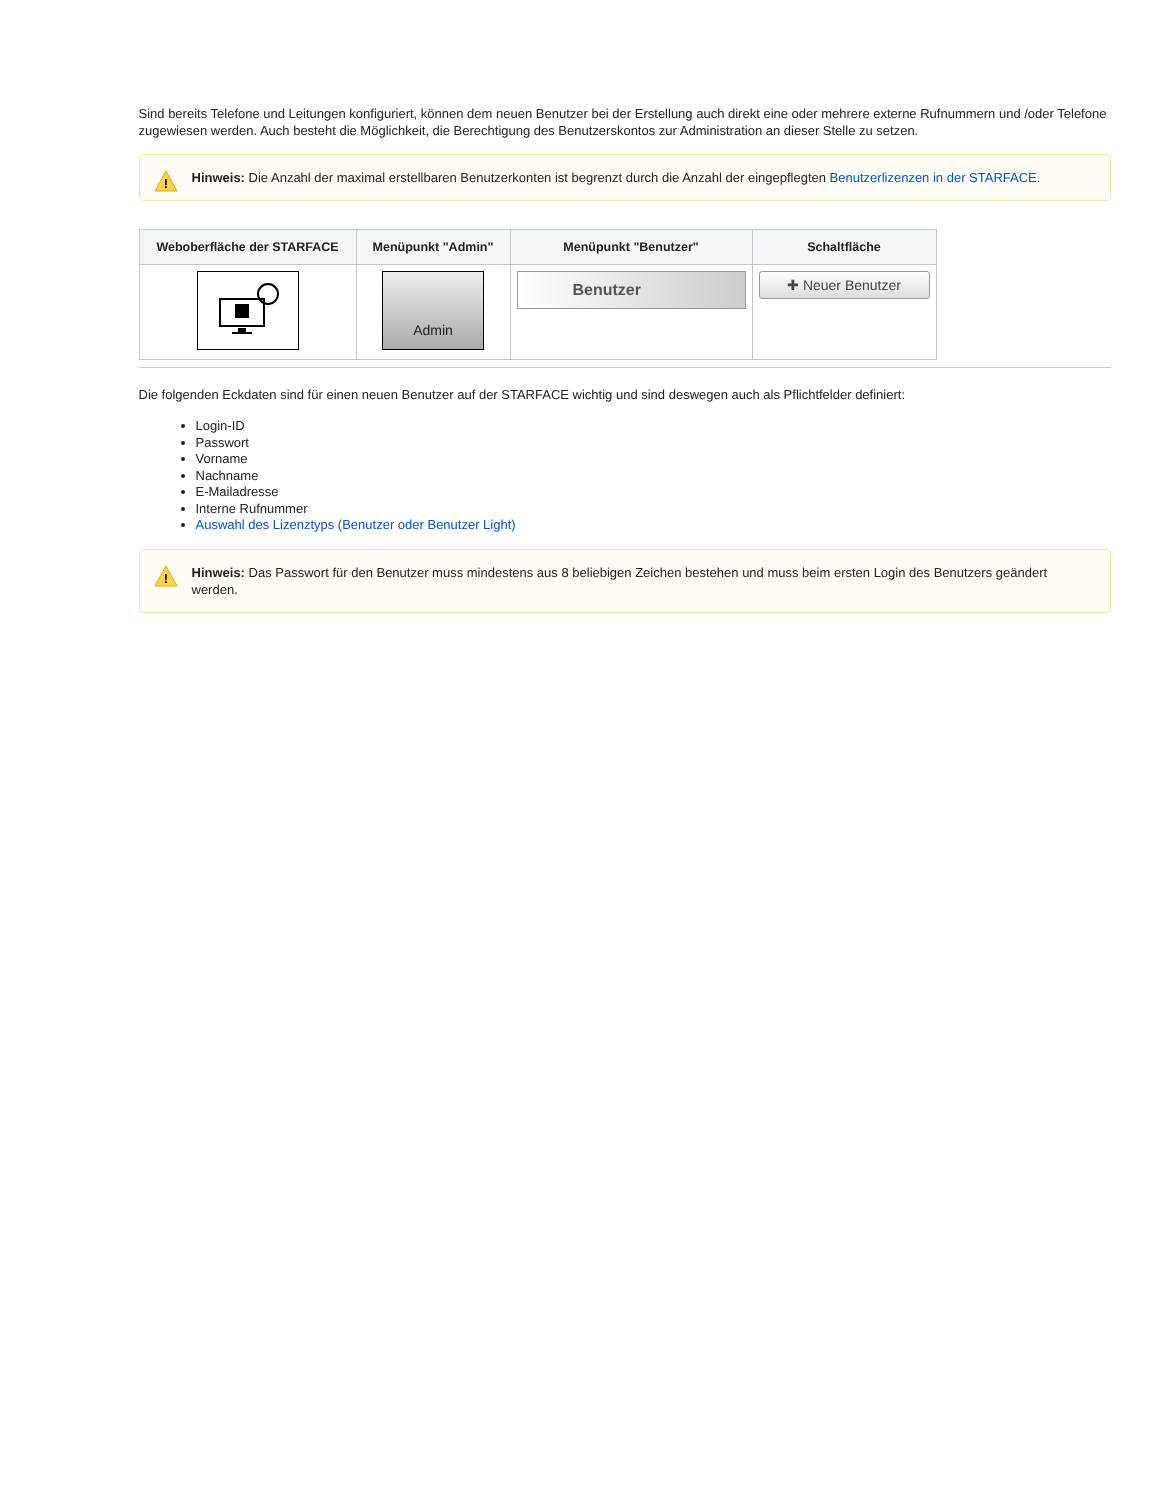Sind bereits Telefone und Leitungen konfiguriert, können dem neuen Benutzer bei der Erstellung auch direkt eine oder mehrere externe Rufnummern und /oder Telefone zugewiesen werden. Auch besteht die Möglichkeit, die Berechtigung des Benutzerskontos zur Administration an dieser Stelle zu setzen.
!
Hinweis: Die Anzahl der maximal erstellbaren Benutzerkonten ist begrenzt durch die Anzahl der eingepflegten Benutzerlizenzen in der STARFACE.
| Weboberfläche der STARFACE | Menüpunkt "Admin" | Menüpunkt "Benutzer" | Schaltfläche |
| --- | --- | --- | --- |
| | Admin | Benutzer | ✚ Neuer Benutzer |
Die folgenden Eckdaten sind für einen neuen Benutzer auf der STARFACE wichtig und sind deswegen auch als Pflichtfelder definiert:
Login-ID
Passwort
Vorname
Nachname
E-Mailadresse
Interne Rufnummer
Auswahl des Lizenztyps (Benutzer oder Benutzer Light)
!
Hinweis: Das Passwort für den Benutzer muss mindestens aus 8 beliebigen Zeichen bestehen und muss beim ersten Login des Benutzers geändert werden.